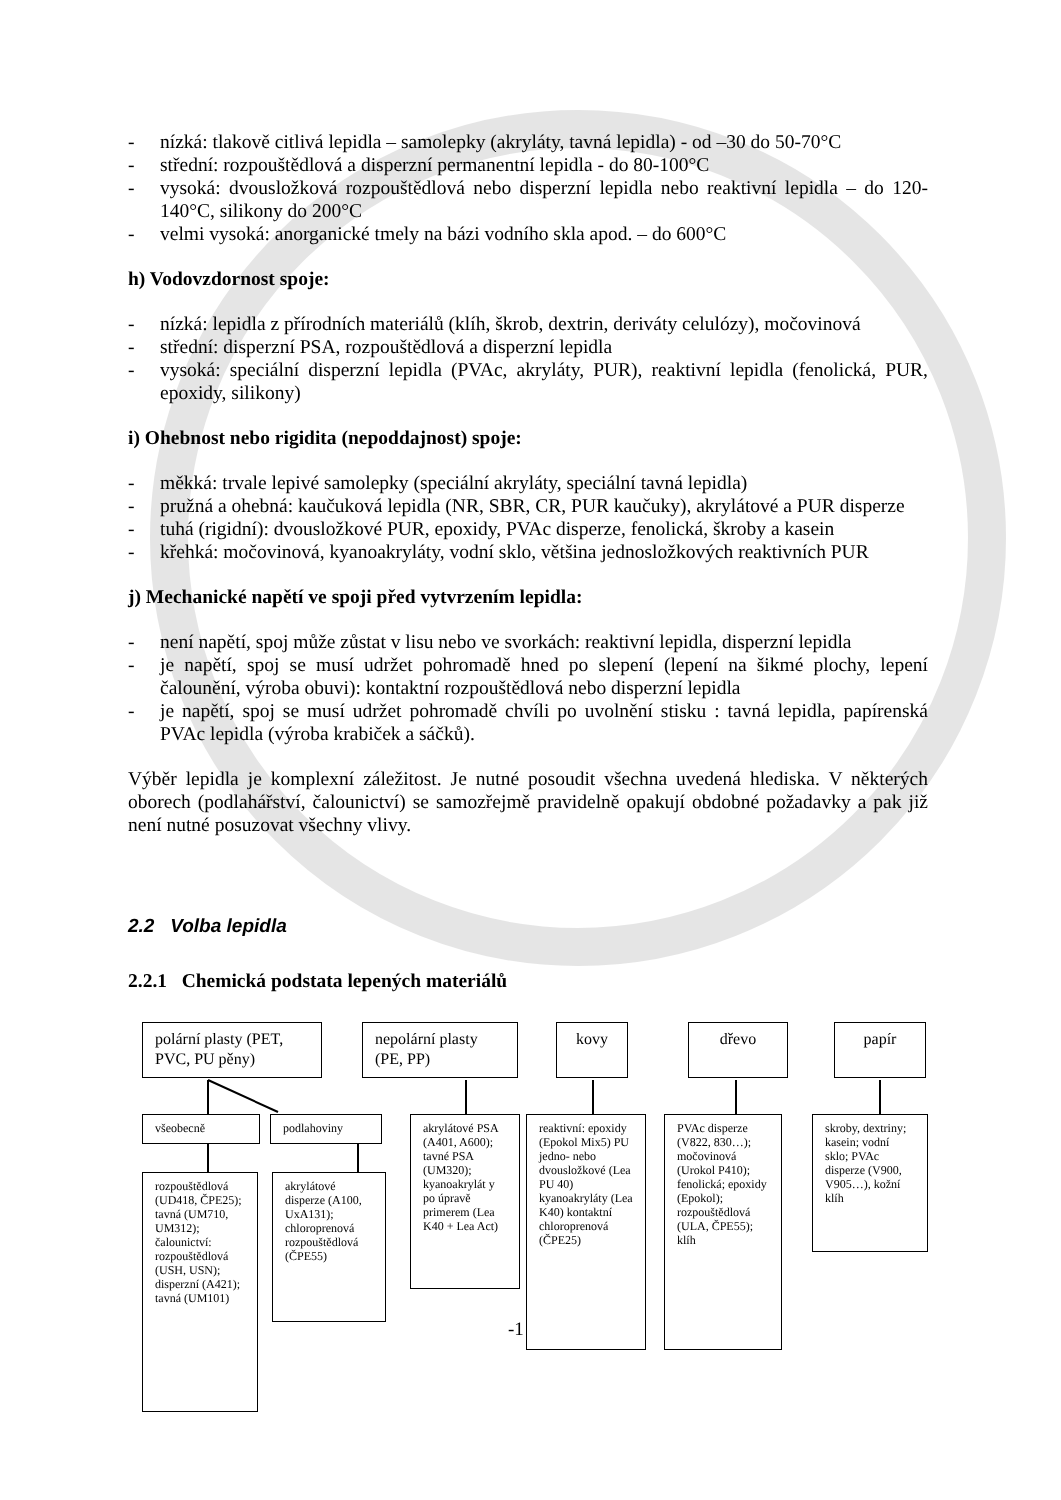- nízká: tlakově citlivá lepidla – samolepky (akryláty, tavná lepidla) - od –30 do 50-70°C
- střední: rozpouštědlová a disperzní permanentní lepidla - do 80-100°C
- vysoká: dvousložková rozpouštědlová nebo disperzní lepidla nebo reaktivní lepidla – do 120-140°C, silikony do 200°C
- velmi vysoká: anorganické tmely na bázi vodního skla apod. – do 600°C
h) Vodovzdornost spoje:
- nízká: lepidla z přírodních materiálů (klíh, škrob, dextrin, deriváty celulózy), močovinová
- střední: disperzní PSA, rozpouštědlová a disperzní lepidla
- vysoká: speciální disperzní lepidla (PVAc, akryláty, PUR), reaktivní lepidla (fenolická, PUR, epoxidy, silikony)
i) Ohebnost nebo rigidita (nepoddajnost) spoje:
- měkká: trvale lepivé samolepky (speciální akryláty, speciální tavná lepidla)
- pružná a ohebná: kaučuková lepidla (NR, SBR, CR, PUR kaučuky), akrylátové a PUR disperze
- tuhá (rigidní): dvousložkové PUR, epoxidy, PVAc disperze, fenolická, škroby a kasein
- křehká: močovinová, kyanoakryláty, vodní sklo, většina jednosložkových reaktivních PUR
j) Mechanické napětí ve spoji před vytvrzením lepidla:
- není napětí, spoj může zůstat v lisu nebo ve svorkách: reaktivní lepidla, disperzní lepidla
- je napětí, spoj se musí udržet pohromadě hned po slepení (lepení na šikmé plochy, lepení čalounění, výroba obuvi): kontaktní rozpouštědlová nebo disperzní lepidla
- je napětí, spoj se musí udržet pohromadě chvíli po uvolnění stisku : tavná lepidla, papírenská PVAc lepidla (výroba krabiček a sáčků).
Výběr lepidla je komplexní záležitost. Je nutné posoudit všechna uvedená hlediska. V některých oborech (podlahářství, čalounictví) se samozřejmě pravidelně opakují obdobné požadavky a pak již není nutné posuzovat všechny vlivy.
2.2 Volba lepidla
2.2.1 Chemická podstata lepených materiálů
polární plasty (PET, PVC, PU pěny)
nepolární plasty (PE, PP)
kovy dřevo papír
všeobecně podlahoviny
akrylátové PSA (A401, A600); tavné PSA (UM320); kyanoakrylát y po úpravě primerem (Lea K40 + Lea Act)
reaktivní: epoxidy (Epokol Mix5) PU jedno- nebo dvousložkové (Lea PU 40) kyanoakryláty (Lea K40) kontaktní chloroprenová (ČPE25)
PVAc disperze (V822, 830…); močovinová (Urokol P410); fenolická; epoxidy (Epokol); rozpouštědlová (ULA, ČPE55); klíh
skroby, dextriny; kasein; vodní sklo; PVAc disperze (V900, V905…), kožní klíh
rozpouštědlová (UD418, ČPE25); tavná (UM710, UM312); čalounictví: rozpouštědlová (USH, USN); disperzní (A421); tavná (UM101)
akrylátové disperze (A100, UxA131); chloroprenová rozpouštědlová (ČPE55)
-1